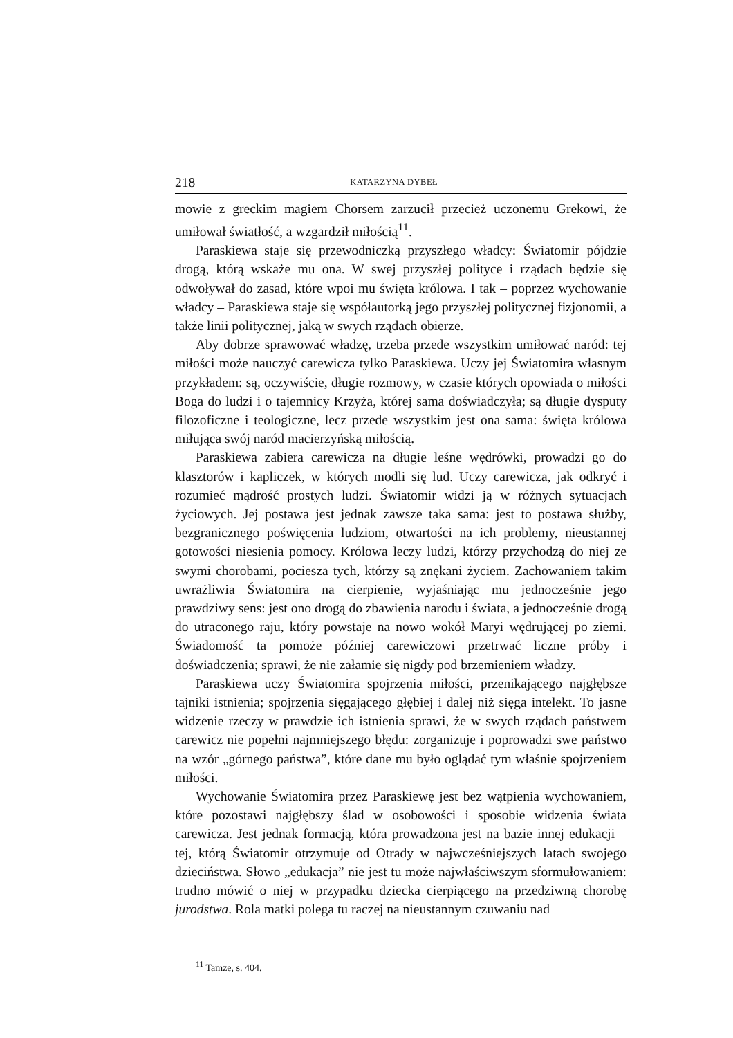218 KATARZYNA DYBEŁ
mowie z greckim magiem Chorsem zarzucił przecież uczonemu Grekowi, że umiłował światłość, a wzgardził miłością<sup>11</sup>.
Paraskiewa staje się przewodniczką przyszłego władcy: Światomir pójdzie drogą, którą wskaże mu ona. W swej przyszłej polityce i rządach będzie się odwoływał do zasad, które wpoi mu święta królowa. I tak – poprzez wychowanie władcy – Paraskiewa staje się współautorką jego przyszłej politycznej fizjonomii, a także linii politycznej, jaką w swych rządach obierze.
Aby dobrze sprawować władzę, trzeba przede wszystkim umiłować naród: tej miłości może nauczyć carewicza tylko Paraskiewa. Uczy jej Światomira własnym przykładem: są, oczywiście, długie rozmowy, w czasie których opowiada o miłości Boga do ludzi i o tajemnicy Krzyża, której sama doświadczyła; są długie dysputy filozoficzne i teologiczne, lecz przede wszystkim jest ona sama: święta królowa miłująca swój naród macierzyńską miłością.
Paraskiewa zabiera carewicza na długie leśne wędrówki, prowadzi go do klasztorów i kapliczek, w których modli się lud. Uczy carewicza, jak odkryć i rozumieć mądrość prostych ludzi. Światomir widzi ją w różnych sytuacjach życiowych. Jej postawa jest jednak zawsze taka sama: jest to postawa służby, bezgranicznego poświęcenia ludziom, otwartości na ich problemy, nieustannej gotowości niesienia pomocy. Królowa leczy ludzi, którzy przychodzą do niej ze swymi chorobami, pociesza tych, którzy są znękani życiem. Zachowaniem takim uwrażliwia Światomira na cierpienie, wyjaśniając mu jednocześnie jego prawdziwy sens: jest ono drogą do zbawienia narodu i świata, a jednocześnie drogą do utraconego raju, który powstaje na nowo wokół Maryi wędrującej po ziemi. Świadomość ta pomoże później carewiczowi przetrwać liczne próby i doświadczenia; sprawi, że nie załamie się nigdy pod brzemieniem władzy.
Paraskiewa uczy Światomira spojrzenia miłości, przenikającego najgłębsze tajniki istnienia; spojrzenia sięgającego głębiej i dalej niż sięga intelekt. To jasne widzenie rzeczy w prawdzie ich istnienia sprawi, że w swych rządach państwem carewicz nie popełni najmniejszego błędu: zorganizuje i poprowadzi swe państwo na wzór „górnego państwa”, które dane mu było oglądać tym właśnie spojrzeniem miłości.
Wychowanie Światomira przez Paraskiewę jest bez wątpienia wychowaniem, które pozostawi najgłębszy ślad w osobowości i sposobie widzenia świata carewicza. Jest jednak formacją, która prowadzona jest na bazie innej edukacji – tej, którą Światomir otrzymuje od Otrady w najwcześniejszych latach swojego dzieciństwa. Słowo „edukacja” nie jest tu może najwłaściwszym sformułowaniem: trudno mówić o niej w przypadku dziecka cierpiącego na przedziwną chorobę jurodstwa. Rola matki polega tu raczej na nieustannym czuwaniu nad
<sup>11</sup> Tamże, s. 404.